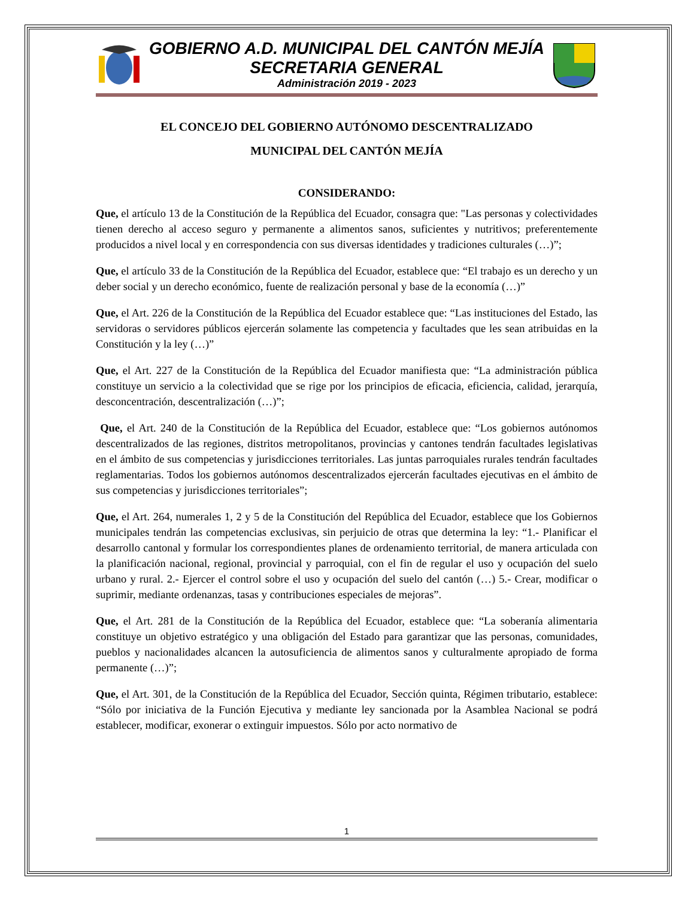GOBIERNO A.D. MUNICIPAL DEL CANTÓN MEJÍA
SECRETARIA GENERAL
Administración 2019 - 2023
EL CONCEJO DEL GOBIERNO AUTÓNOMO DESCENTRALIZADO
MUNICIPAL DEL CANTÓN MEJÍA
CONSIDERANDO:
Que, el artículo 13 de la Constitución de la República del Ecuador, consagra que: "Las personas y colectividades tienen derecho al acceso seguro y permanente a alimentos sanos, suficientes y nutritivos; preferentemente producidos a nivel local y en correspondencia con sus diversas identidades y tradiciones culturales (…)”;
Que, el artículo 33 de la Constitución de la República del Ecuador, establece que: “El trabajo es un derecho y un deber social y un derecho económico, fuente de realización personal y base de la economía (…)”
Que, el Art. 226 de la Constitución de la República del Ecuador establece que: “Las instituciones del Estado, las servidoras o servidores públicos ejercerán solamente las competencia y facultades que les sean atribuidas en la Constitución y la ley (…)”
Que, el Art. 227 de la Constitución de la República del Ecuador manifiesta que: “La administración pública constituye un servicio a la colectividad que se rige por los principios de eficacia, eficiencia, calidad, jerarquía, desconcentración, descentralización (…)”;
Que, el Art. 240 de la Constitución de la República del Ecuador, establece que: “Los gobiernos autónomos descentralizados de las regiones, distritos metropolitanos, provincias y cantones tendrán facultades legislativas en el ámbito de sus competencias y jurisdicciones territoriales. Las juntas parroquiales rurales tendrán facultades reglamentarias. Todos los gobiernos autónomos descentralizados ejercerán facultades ejecutivas en el ámbito de sus competencias y jurisdicciones territoriales”;
Que, el Art. 264, numerales 1, 2 y 5 de la Constitución del República del Ecuador, establece que los Gobiernos municipales tendrán las competencias exclusivas, sin perjuicio de otras que determina la ley: “1.- Planificar el desarrollo cantonal y formular los correspondientes planes de ordenamiento territorial, de manera articulada con la planificación nacional, regional, provincial y parroquial, con el fin de regular el uso y ocupación del suelo urbano y rural. 2.- Ejercer el control sobre el uso y ocupación del suelo del cantón (…) 5.- Crear, modificar o suprimir, mediante ordenanzas, tasas y contribuciones especiales de mejoras”.
Que, el Art. 281 de la Constitución de la República del Ecuador, establece que: “La soberanía alimentaria constituye un objetivo estratégico y una obligación del Estado para garantizar que las personas, comunidades, pueblos y nacionalidades alcancen la autosuficiencia de alimentos sanos y culturalmente apropiado de forma permanente (…)”;
Que, el Art. 301, de la Constitución de la República del Ecuador, Sección quinta, Régimen tributario, establece: “Sólo por iniciativa de la Función Ejecutiva y mediante ley sancionada por la Asamblea Nacional se podrá establecer, modificar, exonerar o extinguir impuestos. Sólo por acto normativo de
1